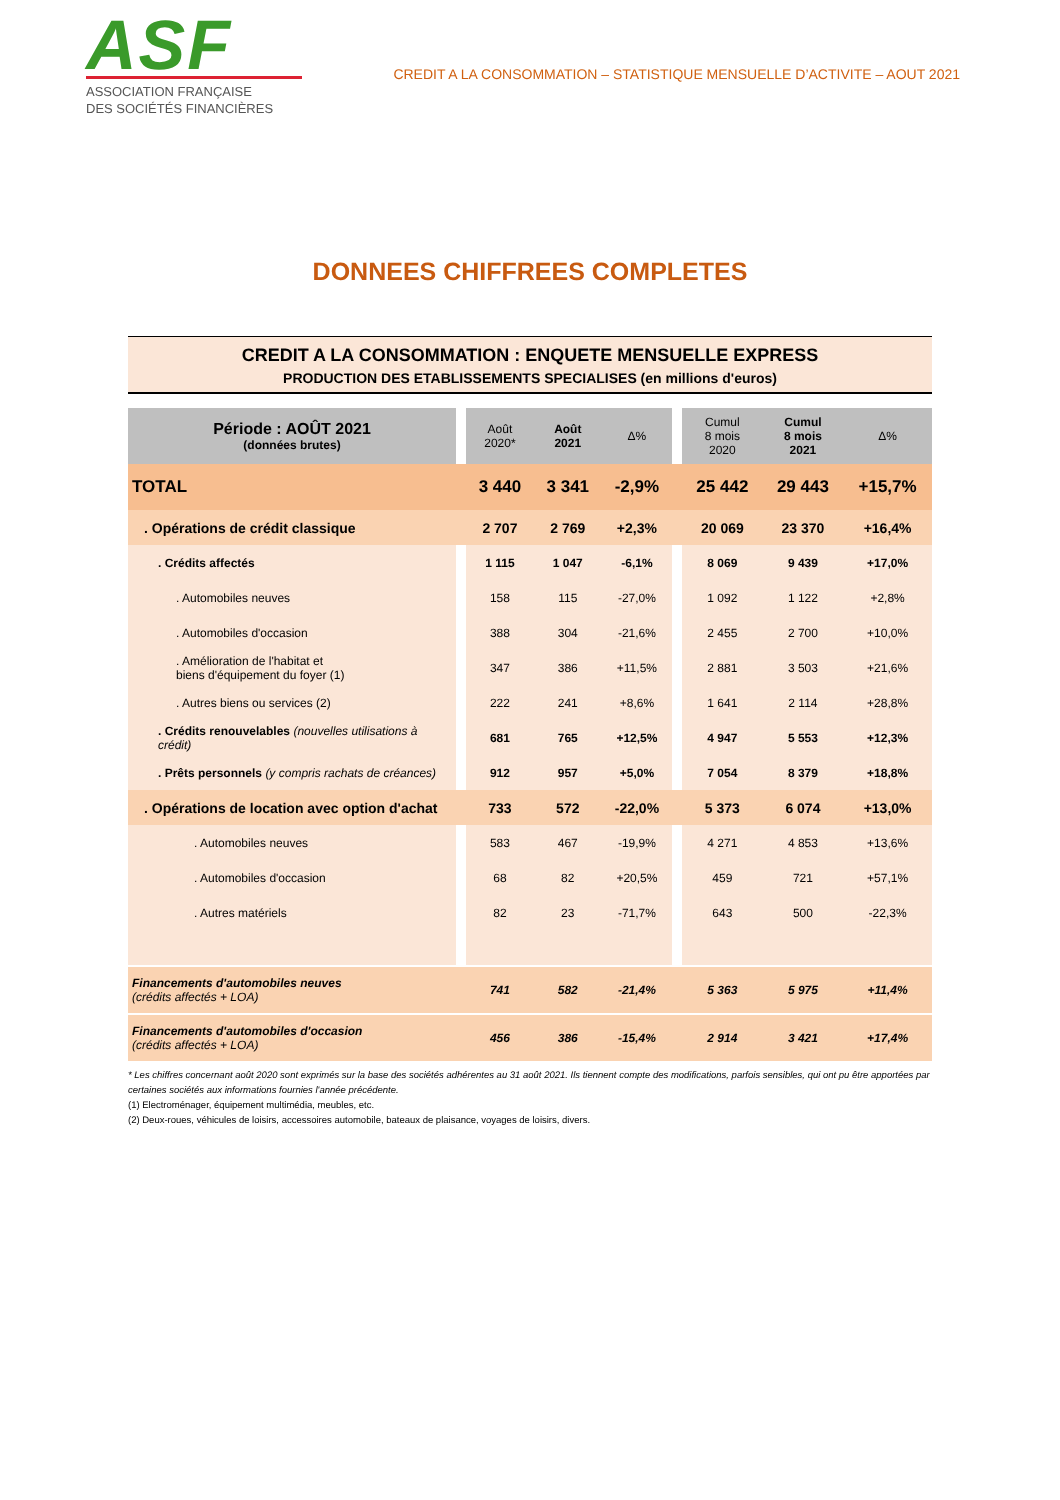ASF
ASSOCIATION FRANÇAISE
DES SOCIÉTÉS FINANCIÈRES
CREDIT A LA CONSOMMATION – STATISTIQUE MENSUELLE D’ACTIVITE – AOUT 2021
DONNEES CHIFFREES COMPLETES
CREDIT A LA CONSOMMATION : ENQUETE MENSUELLE EXPRESS
PRODUCTION DES ETABLISSEMENTS SPECIALISES (en millions d'euros)
| Période : AOÛT 2021 (données brutes) | | Août 2020* | Août 2021 | Δ% | | Cumul 8 mois 2020 | Cumul 8 mois 2021 | Δ% |
| --- | --- | --- | --- | --- | --- | --- | --- | --- |
| TOTAL | | 3 440 | 3 341 | -2,9% | | 25 442 | 29 443 | +15,7% |
| . Opérations de crédit classique | | 2 707 | 2 769 | +2,3% | | 20 069 | 23 370 | +16,4% |
| . Crédits affectés | | 1 115 | 1 047 | -6,1% | | 8 069 | 9 439 | +17,0% |
| . Automobiles neuves | | 158 | 115 | -27,0% | | 1 092 | 1 122 | +2,8% |
| . Automobiles d'occasion | | 388 | 304 | -21,6% | | 2 455 | 2 700 | +10,0% |
| . Amélioration de l'habitat et biens d'équipement du foyer (1) | | 347 | 386 | +11,5% | | 2 881 | 3 503 | +21,6% |
| . Autres biens ou services (2) | | 222 | 241 | +8,6% | | 1 641 | 2 114 | +28,8% |
| . Crédits renouvelables (nouvelles utilisations à crédit) | | 681 | 765 | +12,5% | | 4 947 | 5 553 | +12,3% |
| . Prêts personnels (y compris rachats de créances) | | 912 | 957 | +5,0% | | 7 054 | 8 379 | +18,8% |
| . Opérations de location avec option d'achat | | 733 | 572 | -22,0% | | 5 373 | 6 074 | +13,0% |
| . Automobiles neuves | | 583 | 467 | -19,9% | | 4 271 | 4 853 | +13,6% |
| . Automobiles d'occasion | | 68 | 82 | +20,5% | | 459 | 721 | +57,1% |
| . Autres matériels | | 82 | 23 | -71,7% | | 643 | 500 | -22,3% |
| Financements d'automobiles neuves (crédits affectés + LOA) | | 741 | 582 | -21,4% | | 5 363 | 5 975 | +11,4% |
| Financements d'automobiles d'occasion (crédits affectés + LOA) | | 456 | 386 | -15,4% | | 2 914 | 3 421 | +17,4% |
* Les chiffres concernant août 2020 sont exprimés sur la base des sociétés adhérentes au 31 août 2021. Ils tiennent compte des modifications, parfois sensibles, qui ont pu être apportées par certaines sociétés aux informations fournies l'année précédente.
(1) Electroménager, équipement multimédia, meubles, etc.
(2) Deux-roues, véhicules de loisirs, accessoires automobile, bateaux de plaisance, voyages de loisirs, divers.